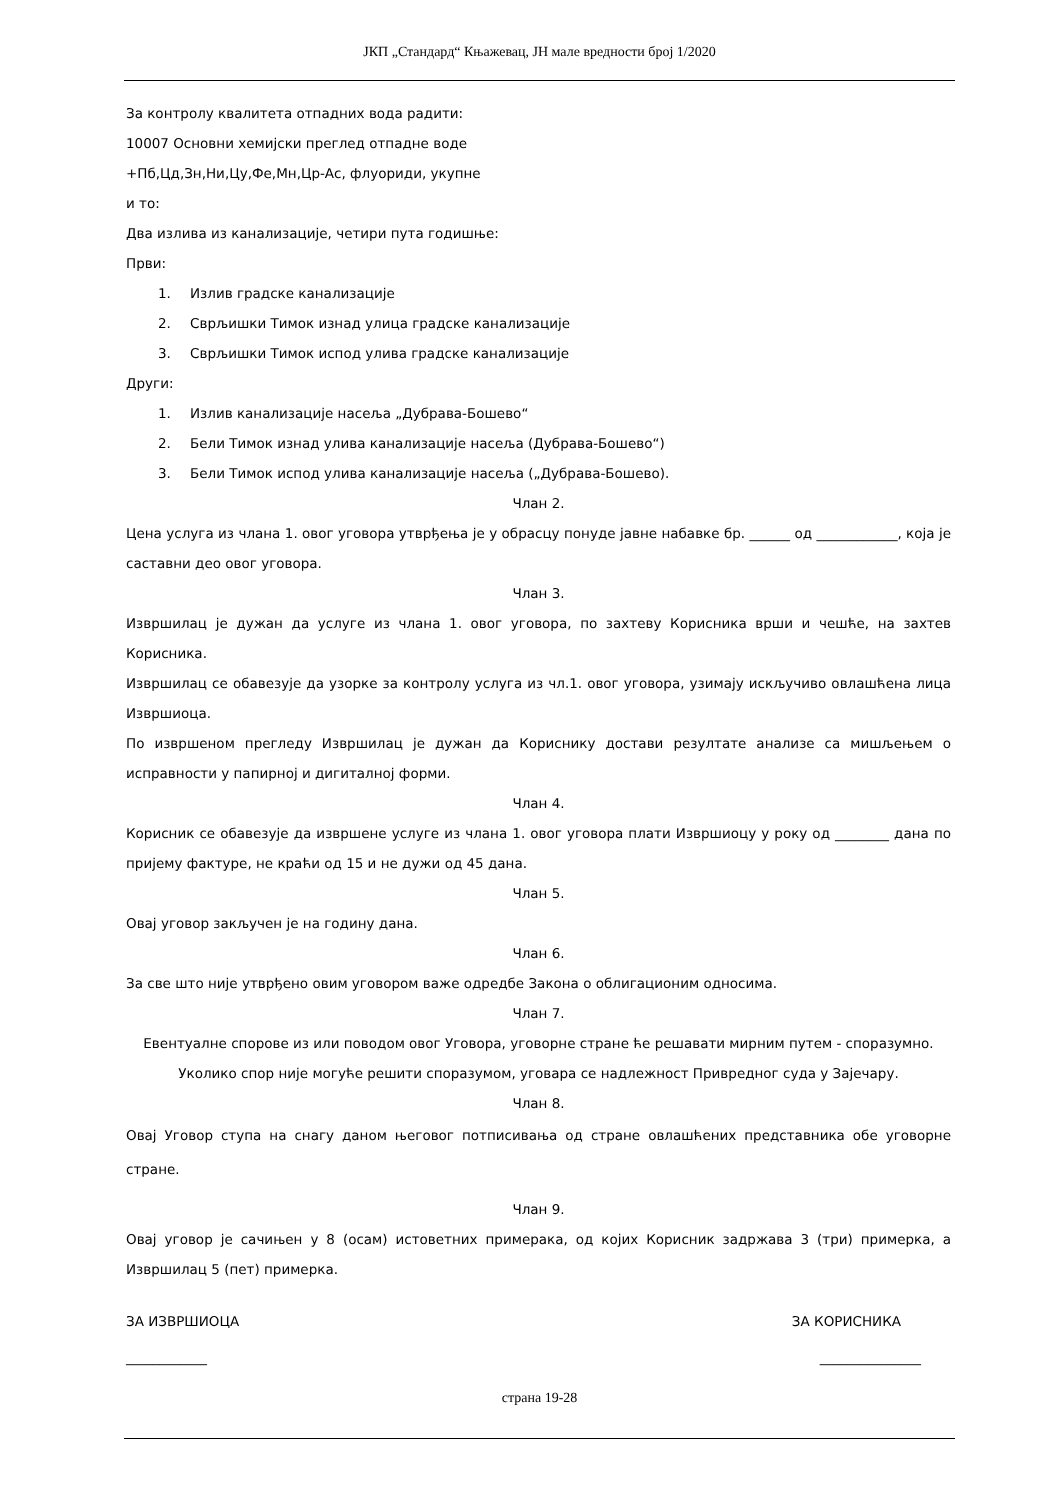ЈКП „Стандард“ Књажевац, ЈН мале вредности број 1/2020
За контролу квалитета отпадних вода радити:
10007 Основни хемијски преглед отпадне воде
+Пб,Цд,Зн,Ни,Цу,Фе,Мн,Цр-Ас, флуориди, укупне
и то:
Два излива из канализације, четири пута годишње:
Први:
1. Излив градске канализације
2. Сврљишки Тимок изнад улица градске канализације
3. Сврљишки Тимок испод улива градске канализације
Други:
1. Излив канализације насеља „Дубрава-Бошево“
2. Бели Тимок изнад улива канализације насеља (Дубрава-Бошево“)
3. Бели Тимок испод улива канализације насеља („Дубрава-Бошево).
Члан 2.
Цена услуга из члана 1. овог уговора утврђења је у обрасцу понуде јавне набавке бр. ______ од ____________, која је саставни део овог уговора.
Члан 3.
Извршилац је дужан да услуге из члана 1. овог уговора, по захтеву Корисника врши и чешће, на захтев Корисника.
Извршилац се обавезује да узорке за контролу услуга из чл.1. овог уговора, узимају искључиво овлашћена лица Извршиоца.
По извршеном прегледу Извршилац је дужан да Кориснику достави резултате анализе са мишљењем о исправности у папирној и дигиталној форми.
Члан 4.
Корисник се обавезује да извршене услуге из члана 1. овог уговора плати Извршиоцу у року од ________ дана по пријему фактуре, не краћи од 15 и не дужи од 45 дана.
Члан 5.
Овај уговор закључен је на годину дана.
Члан 6.
За све што није утврђено овим уговором важе одредбе Закона о облигационим односима.
Члан 7.
Евентуалне спорове из или поводом овог Уговора, уговорне стране ће решавати мирним путем - споразумно.
Уколико спор није могуће решити споразумом, уговара се надлежност Привредног суда у Зајечару.
Члан 8.
Овај Уговор ступа на снагу даном његовог потписивања од стране овлашћених представника обе уговорне стране.
Члан 9.
Овај уговор је сачињен у 8 (осам) истоветних примерака, од којих Корисник задржава 3 (три) примерка, а Извршилац 5 (пет) примерка.
ЗА ИЗВРШИОЦА ЗА КОРИСНИКА
____________ _______________
страна 19-28